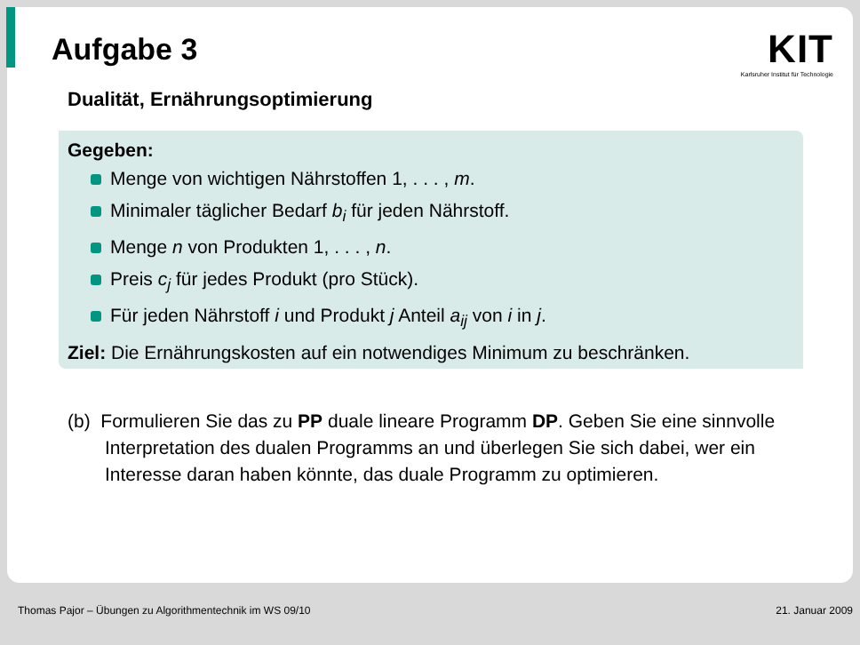Aufgabe 3
KIT
Karlsruher Institut für Technologie
Dualität, Ernährungsoptimierung
Gegeben:
Menge von wichtigen Nährstoffen 1, . . . , m.
Minimaler täglicher Bedarf b<sub>i</sub> für jeden Nährstoff.
Menge n von Produkten 1, . . . , n.
Preis c<sub>j</sub> für jedes Produkt (pro Stück).
Für jeden Nährstoff i und Produkt j Anteil a<sub>ij</sub> von i in j.
Ziel: Die Ernährungskosten auf ein notwendiges Minimum zu beschränken.
(b) Formulieren Sie das zu PP duale lineare Programm DP. Geben Sie eine sinnvolle Interpretation des dualen Programms an und überlegen Sie sich dabei, wer ein Interesse daran haben könnte, das duale Programm zu optimieren.
Thomas Pajor – Übungen zu Algorithmentechnik im WS 09/10 21. Januar 2009